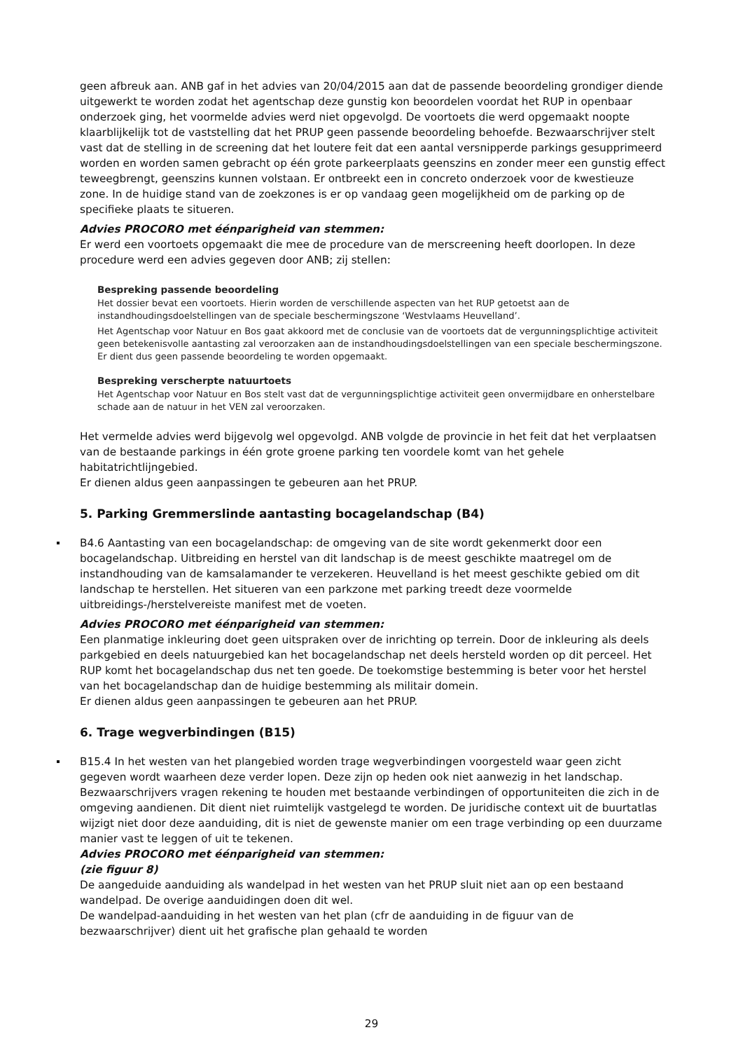geen afbreuk aan. ANB gaf in het advies van 20/04/2015 aan dat de passende beoordeling grondiger diende uitgewerkt te worden zodat het agentschap deze gunstig kon beoordelen voordat het RUP in openbaar onderzoek ging, het voormelde advies werd niet opgevolgd. De voortoets die werd opgemaakt noopte klaarblijkelijk tot de vaststelling dat het PRUP geen passende beoordeling behoefde. Bezwaarschrijver stelt vast dat de stelling in de screening dat het loutere feit dat een aantal versnipperde parkings gesupprimeerd worden en worden samen gebracht op één grote parkeerplaats geenszins en zonder meer een gunstig effect teweegbrengt, geenszins kunnen volstaan. Er ontbreekt een in concreto onderzoek voor de kwestieuze zone. In de huidige stand van de zoekzones is er op vandaag geen mogelijkheid om de parking op de specifieke plaats te situeren.
Advies PROCORO met éénparigheid van stemmen:
Er werd een voortoets opgemaakt die mee de procedure van de merscreening heeft doorlopen. In deze procedure werd een advies gegeven door ANB; zij stellen:
Bespreking passende beoordeling
Het dossier bevat een voortoets. Hierin worden de verschillende aspecten van het RUP getoetst aan de instandhoudingsdoelstellingen van de speciale beschermingszone ‘Westvlaams Heuvelland’.
Het Agentschap voor Natuur en Bos gaat akkoord met de conclusie van de voortoets dat de vergunningsplichtige activiteit geen betekenisvolle aantasting zal veroorzaken aan de instandhoudingsdoelstellingen van een speciale beschermingszone. Er dient dus geen passende beoordeling te worden opgemaakt.
Bespreking verscherpte natuurtoets
Het Agentschap voor Natuur en Bos stelt vast dat de vergunningsplichtige activiteit geen onvermijdbare en onherstelbare schade aan de natuur in het VEN zal veroorzaken.
Het vermelde advies werd bijgevolg wel opgevolgd. ANB volgde de provincie in het feit dat het verplaatsen van de bestaande parkings in één grote groene parking ten voordele komt van het gehele habitatrichtlijngebied.
Er dienen aldus geen aanpassingen te gebeuren aan het PRUP.
5. Parking Gremmerslinde aantasting bocagelandschap (B4)
B4.6 Aantasting van een bocagelandschap: de omgeving van de site wordt gekenmerkt door een bocagelandschap. Uitbreiding en herstel van dit landschap is de meest geschikte maatregel om de instandhouding van de kamsalamander te verzekeren. Heuvelland is het meest geschikte gebied om dit landschap te herstellen. Het situeren van een parkzone met parking treedt deze voormelde uitbreidings-/herstelvereiste manifest met de voeten.
Advies PROCORO met éénparigheid van stemmen:
Een planmatige inkleuring doet geen uitspraken over de inrichting op terrein. Door de inkleuring als deels parkgebied en deels natuurgebied kan het bocagelandschap net deels hersteld worden op dit perceel. Het RUP komt het bocagelandschap dus net ten goede. De toekomstige bestemming is beter voor het herstel van het bocagelandschap dan de huidige bestemming als militair domein.
Er dienen aldus geen aanpassingen te gebeuren aan het PRUP.
6. Trage wegverbindingen (B15)
B15.4 In het westen van het plangebied worden trage wegverbindingen voorgesteld waar geen zicht gegeven wordt waarheen deze verder lopen. Deze zijn op heden ook niet aanwezig in het landschap. Bezwaarschrijvers vragen rekening te houden met bestaande verbindingen of opportuniteiten die zich in de omgeving aandienen. Dit dient niet ruimtelijk vastgelegd te worden. De juridische context uit de buurtatlas wijzigt niet door deze aanduiding, dit is niet de gewenste manier om een trage verbinding op een duurzame manier vast te leggen of uit te tekenen.
Advies PROCORO met éénparigheid van stemmen:
(zie figuur 8)
De aangeduide aanduiding als wandelpad in het westen van het PRUP sluit niet aan op een bestaand wandelpad. De overige aanduidingen doen dit wel.
De wandelpad-aanduiding in het westen van het plan (cfr de aanduiding in de figuur van de bezwaarschrijver) dient uit het grafische plan gehaald te worden
29